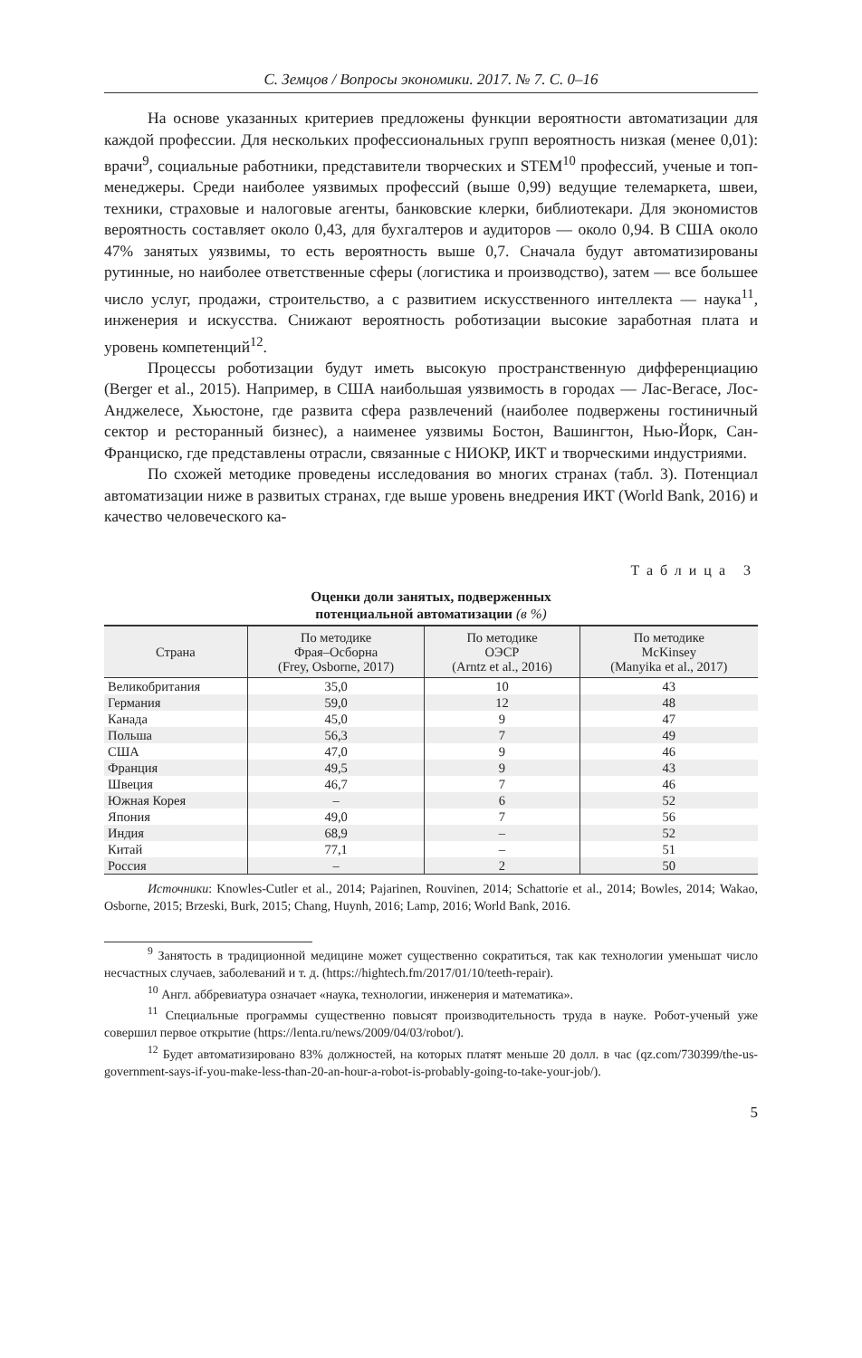С. Земцов / Вопросы экономики. 2017. № 7. С. 0–16
На основе указанных критериев предложены функции вероятности автоматизации для каждой профессии. Для нескольких профессиональных групп вероятность низкая (менее 0,01): врачи<sup>9</sup>, социальные работники, представители творческих и STEM<sup>10</sup> профессий, ученые и топ-менеджеры. Среди наиболее уязвимых профессий (выше 0,99) ведущие телемаркета, швеи, техники, страховые и налоговые агенты, банковские клерки, библиотекари. Для экономистов вероятность составляет около 0,43, для бухгалтеров и аудиторов — около 0,94. В США около 47% занятых уязвимы, то есть вероятность выше 0,7. Сначала будут автоматизированы рутинные, но наиболее ответственные сферы (логистика и производство), затем — все большее число услуг, продажи, строительство, а с развитием искусственного интеллекта — наука<sup>11</sup>, инженерия и искусства. Снижают вероятность роботизации высокие заработная плата и уровень компетенций<sup>12</sup>.
Процессы роботизации будут иметь высокую пространственную дифференциацию (Berger et al., 2015). Например, в США наибольшая уязвимость в городах — Лас-Вегасе, Лос-Анджелесе, Хьюстоне, где развита сфера развлечений (наиболее подвержены гостиничный сектор и ресторанный бизнес), а наименее уязвимы Бостон, Вашингтон, Нью-Йорк, Сан-Франциско, где представлены отрасли, связанные с НИОКР, ИКТ и творческими индустриями.
По схожей методике проведены исследования во многих странах (табл. 3). Потенциал автоматизации ниже в развитых странах, где выше уровень внедрения ИКТ (World Bank, 2016) и качество человеческого ка-
Таблица 3
Оценки доли занятых, подверженных
потенциальной автоматизации (в %)
| Страна | По методике Фрая–Осборна (Frey, Osborne, 2017) | По методике ОЭСР (Arntz et al., 2016) | По методике McKinsey (Manyika et al., 2017) |
| --- | --- | --- | --- |
| Великобритания | 35,0 | 10 | 43 |
| Германия | 59,0 | 12 | 48 |
| Канада | 45,0 | 9 | 47 |
| Польша | 56,3 | 7 | 49 |
| США | 47,0 | 9 | 46 |
| Франция | 49,5 | 9 | 43 |
| Швеция | 46,7 | 7 | 46 |
| Южная Корея | – | 6 | 52 |
| Япония | 49,0 | 7 | 56 |
| Индия | 68,9 | – | 52 |
| Китай | 77,1 | – | 51 |
| Россия | – | 2 | 50 |
Источники: Knowles-Cutler et al., 2014; Pajarinen, Rouvinen, 2014; Schattorie et al., 2014; Bowles, 2014; Wakao, Osborne, 2015; Brzeski, Burk, 2015; Chang, Huynh, 2016; Lamp, 2016; World Bank, 2016.
<sup>9</sup> Занятость в традиционной медицине может существенно сократиться, так как технологии уменьшат число несчастных случаев, заболеваний и т. д. (https://hightech.fm/2017/01/10/teeth-repair).
<sup>10</sup> Англ. аббревиатура означает «наука, технологии, инженерия и математика».
<sup>11</sup> Специальные программы существенно повысят производительность труда в науке. Робот-ученый уже совершил первое открытие (https://lenta.ru/news/2009/04/03/robot/).
<sup>12</sup> Будет автоматизировано 83% должностей, на которых платят меньше 20 долл. в час (qz.com/730399/the-us-government-says-if-you-make-less-than-20-an-hour-a-robot-is-probably-going-to-take-your-job/).
5